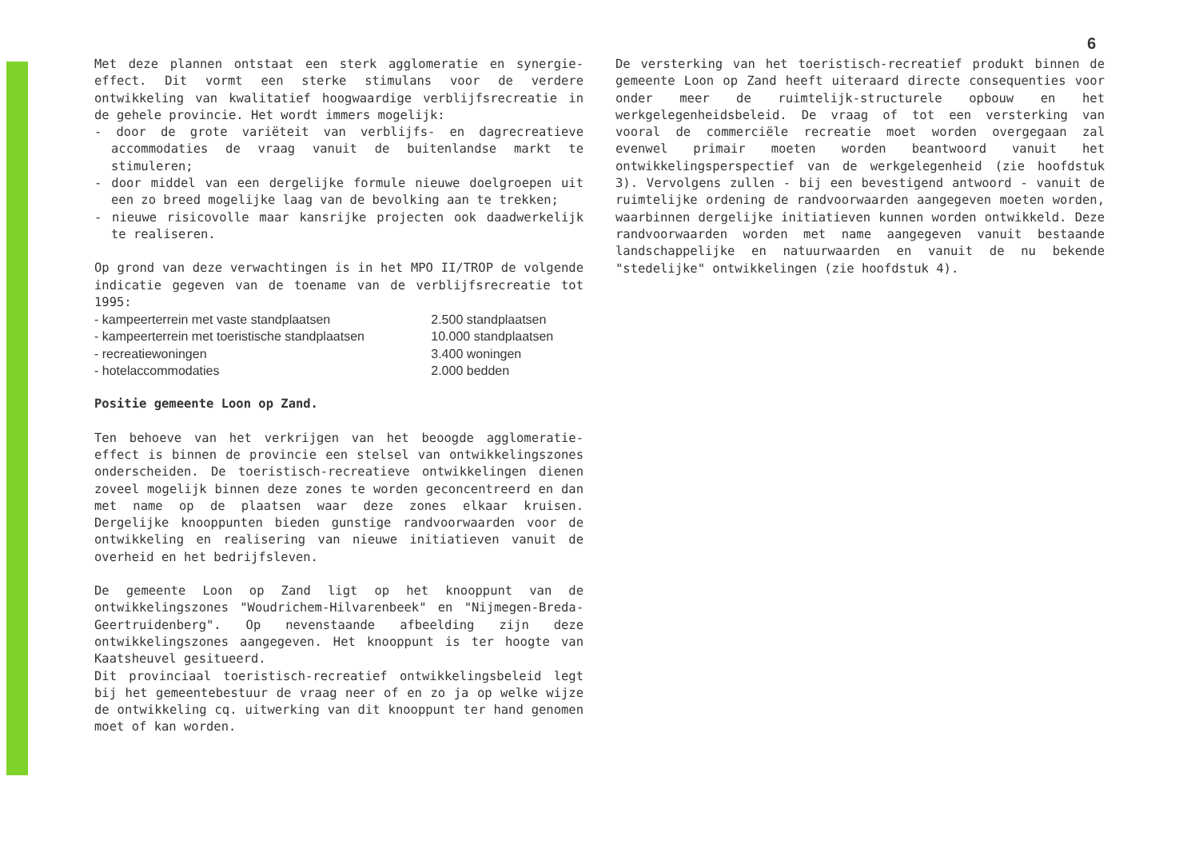6
Met deze plannen ontstaat een sterk agglomeratie en synergie-effect. Dit vormt een sterke stimulans voor de verdere ontwikkeling van kwalitatief hoogwaardige verblijfsrecreatie in de gehele provincie. Het wordt immers mogelijk:
- door de grote variëteit van verblijfs- en dagrecreatieve accommodaties de vraag vanuit de buitenlandse markt te stimuleren;
- door middel van een dergelijke formule nieuwe doelgroepen uit een zo breed mogelijke laag van de bevolking aan te trekken;
- nieuwe risicovolle maar kansrijke projecten ook daadwerkelijk te realiseren.
Op grond van deze verwachtingen is in het MPO II/TROP de volgende indicatie gegeven van de toename van de verblijfsrecreatie tot 1995:
| - kampeerterrein met vaste standplaatsen | 2.500 standplaatsen |
| - kampeerterrein met toeristische standplaatsen | 10.000 standplaatsen |
| - recreatiewoningen | 3.400 woningen |
| - hotelaccommodaties | 2.000 bedden |
Positie gemeente Loon op Zand.
Ten behoeve van het verkrijgen van het beoogde agglomeratie-effect is binnen de provincie een stelsel van ontwikkelingszones onderscheiden. De toeristisch-recreatieve ontwikkelingen dienen zoveel mogelijk binnen deze zones te worden geconcentreerd en dan met name op de plaatsen waar deze zones elkaar kruisen. Dergelijke knooppunten bieden gunstige randvoorwaarden voor de ontwikkeling en realisering van nieuwe initiatieven vanuit de overheid en het bedrijfsleven.
De gemeente Loon op Zand ligt op het knooppunt van de ontwikkelingszones "Woudrichem-Hilvarenbeek" en "Nijmegen-Breda-Geertruidenberg". Op nevenstaande afbeelding zijn deze ontwikkelingszones aangegeven. Het knooppunt is ter hoogte van Kaatsheuvel gesitueerd.
Dit provinciaal toeristisch-recreatief ontwikkelingsbeleid legt bij het gemeentebestuur de vraag neer of en zo ja op welke wijze de ontwikkeling cq. uitwerking van dit knooppunt ter hand genomen moet of kan worden.
De versterking van het toeristisch-recreatief produkt binnen de gemeente Loon op Zand heeft uiteraard directe consequenties voor onder meer de ruimtelijk-structurele opbouw en het werkgelegenheidsbeleid. De vraag of tot een versterking van vooral de commerciële recreatie moet worden overgegaan zal evenwel primair moeten worden beantwoord vanuit het ontwikkelingsperspectief van de werkgelegenheid (zie hoofdstuk 3). Vervolgens zullen - bij een bevestigend antwoord - vanuit de ruimtelijke ordening de randvoorwaarden aangegeven moeten worden, waarbinnen dergelijke initiatieven kunnen worden ontwikkeld. Deze randvoorwaarden worden met name aangegeven vanuit bestaande landschappelijke en natuurwaarden en vanuit de nu bekende "stedelijke" ontwikkelingen (zie hoofdstuk 4).